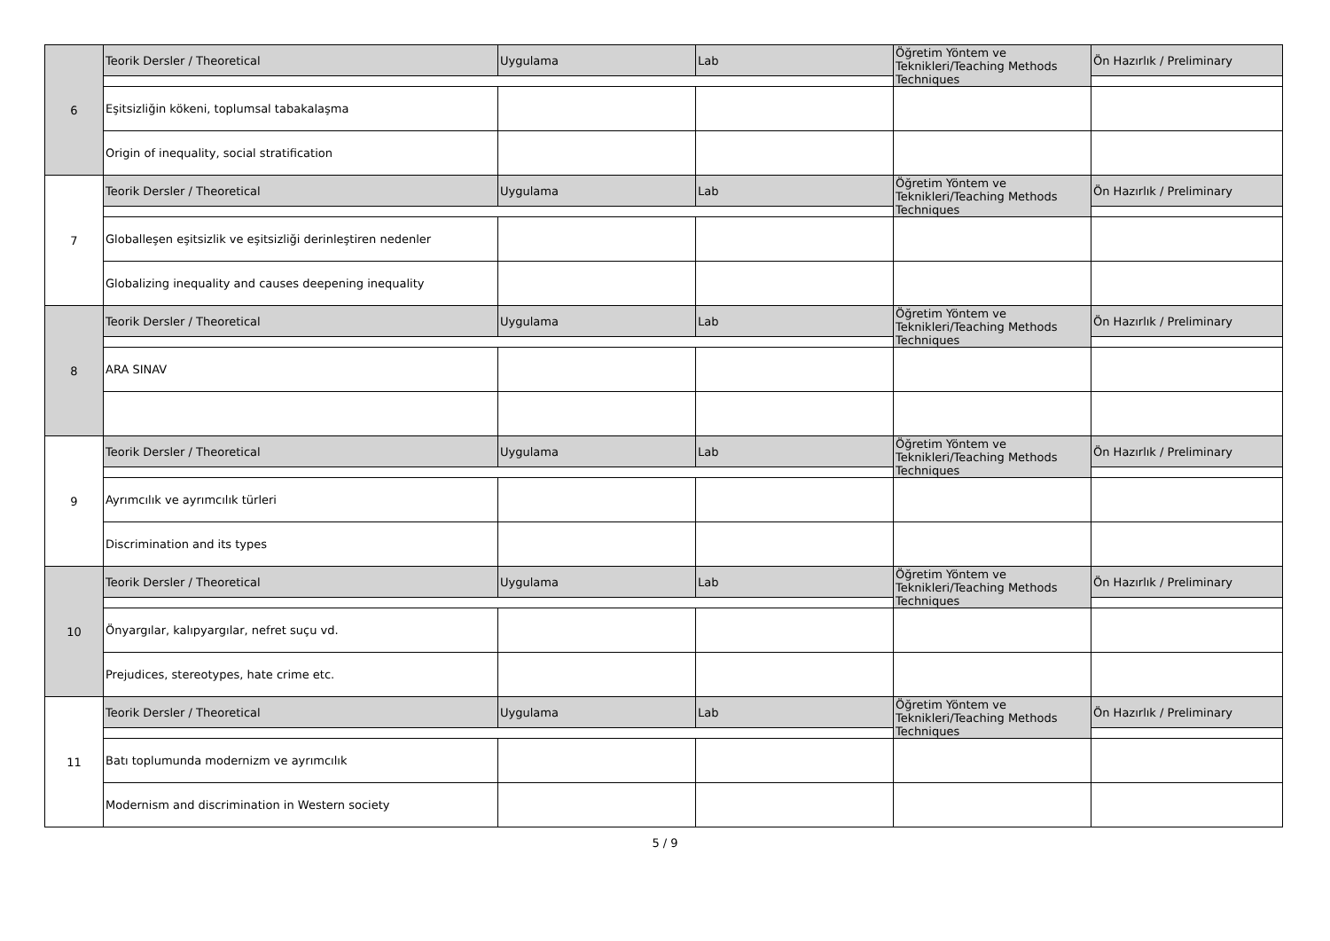| 6 | Teorik Dersler / Theoretical | Uygulama | Lab | Öğretim Yöntem ve Teknikleri/Teaching Methods Techniques | Ön Hazırlık / Preliminary |
| | Eşitsizliğin kökeni, toplumsal tabakalaşma | | | | |
| | Origin of inequality, social stratification | | | | |
| 7 | Teorik Dersler / Theoretical | Uygulama | Lab | Öğretim Yöntem ve Teknikleri/Teaching Methods Techniques | Ön Hazırlık / Preliminary |
| | Globalleşen eşitsizlik ve eşitsizliği derinleştiren nedenler | | | | |
| | Globalizing inequality and causes deepening inequality | | | | |
| 8 | Teorik Dersler / Theoretical | Uygulama | Lab | Öğretim Yöntem ve Teknikleri/Teaching Methods Techniques | Ön Hazırlık / Preliminary |
| | ARA SINAV | | | | |
| 9 | Teorik Dersler / Theoretical | Uygulama | Lab | Öğretim Yöntem ve Teknikleri/Teaching Methods Techniques | Ön Hazırlık / Preliminary |
| | Ayrımcılık ve ayrımcılık türleri | | | | |
| | Discrimination and its types | | | | |
| 10 | Teorik Dersler / Theoretical | Uygulama | Lab | Öğretim Yöntem ve Teknikleri/Teaching Methods Techniques | Ön Hazırlık / Preliminary |
| | Önyargılar, kalıpyargılar, nefret suçu vd. | | | | |
| | Prejudices, stereotypes, hate crime etc. | | | | |
| 11 | Teorik Dersler / Theoretical | Uygulama | Lab | Öğretim Yöntem ve Teknikleri/Teaching Methods Techniques | Ön Hazırlık / Preliminary |
| | Batı toplumunda modernizm ve ayrımcılık | | | | |
| | Modernism and discrimination in Western society | | | | |
5 / 9